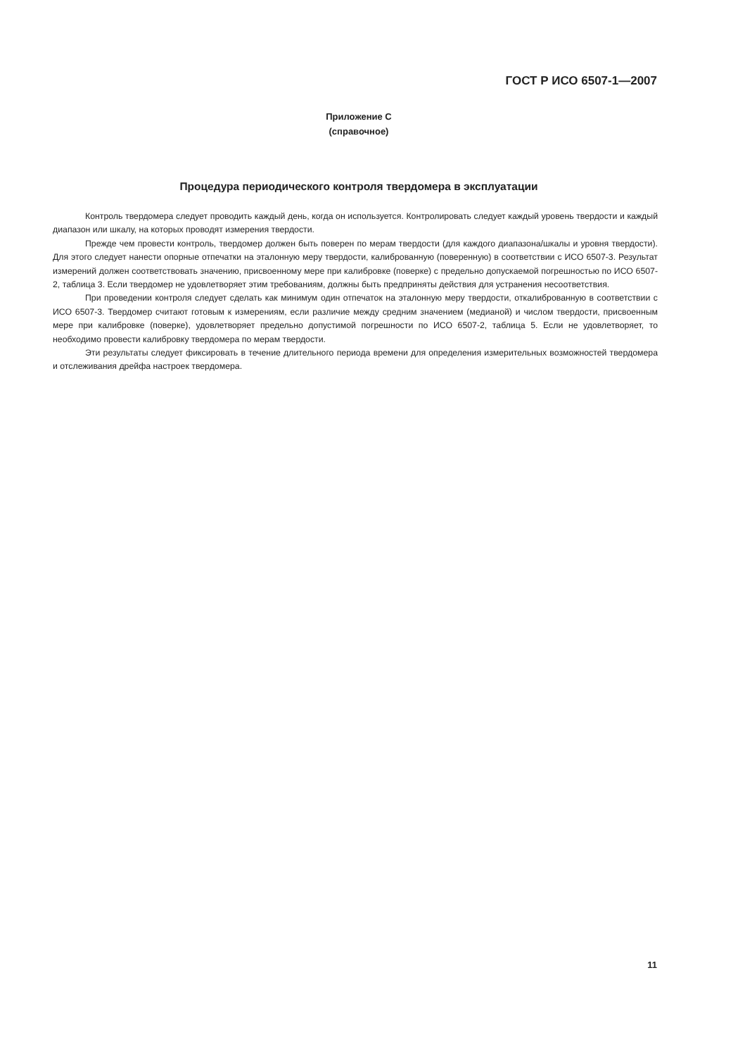ГОСТ Р ИСО 6507-1—2007
Приложение С
(справочное)
Процедура периодического контроля твердомера в эксплуатации
Контроль твердомера следует проводить каждый день, когда он используется. Контролировать следует каждый уровень твердости и каждый диапазон или шкалу, на которых проводят измерения твердости.
Прежде чем провести контроль, твердомер должен быть поверен по мерам твердости (для каждого диапазона/шкалы и уровня твердости). Для этого следует нанести опорные отпечатки на эталонную меру твердости, калиброванную (поверенную) в соответствии с ИСО 6507-3. Результат измерений должен соответствовать значению, присвоенному мере при калибровке (поверке) с предельно допускаемой погрешностью по ИСО 6507-2, таблица 3. Если твердомер не удовлетворяет этим требованиям, должны быть предприняты действия для устранения несоответствия.
При проведении контроля следует сделать как минимум один отпечаток на эталонную меру твердости, откалиброванную в соответствии с ИСО 6507-3. Твердомер считают готовым к измерениям, если различие между средним значением (медианой) и числом твердости, присвоенным мере при калибровке (поверке), удовлетворяет предельно допустимой погрешности по ИСО 6507-2, таблица 5. Если не удовлетворяет, то необходимо провести калибровку твердомера по мерам твердости.
Эти результаты следует фиксировать в течение длительного периода времени для определения измерительных возможностей твердомера и отслеживания дрейфа настроек твердомера.
11